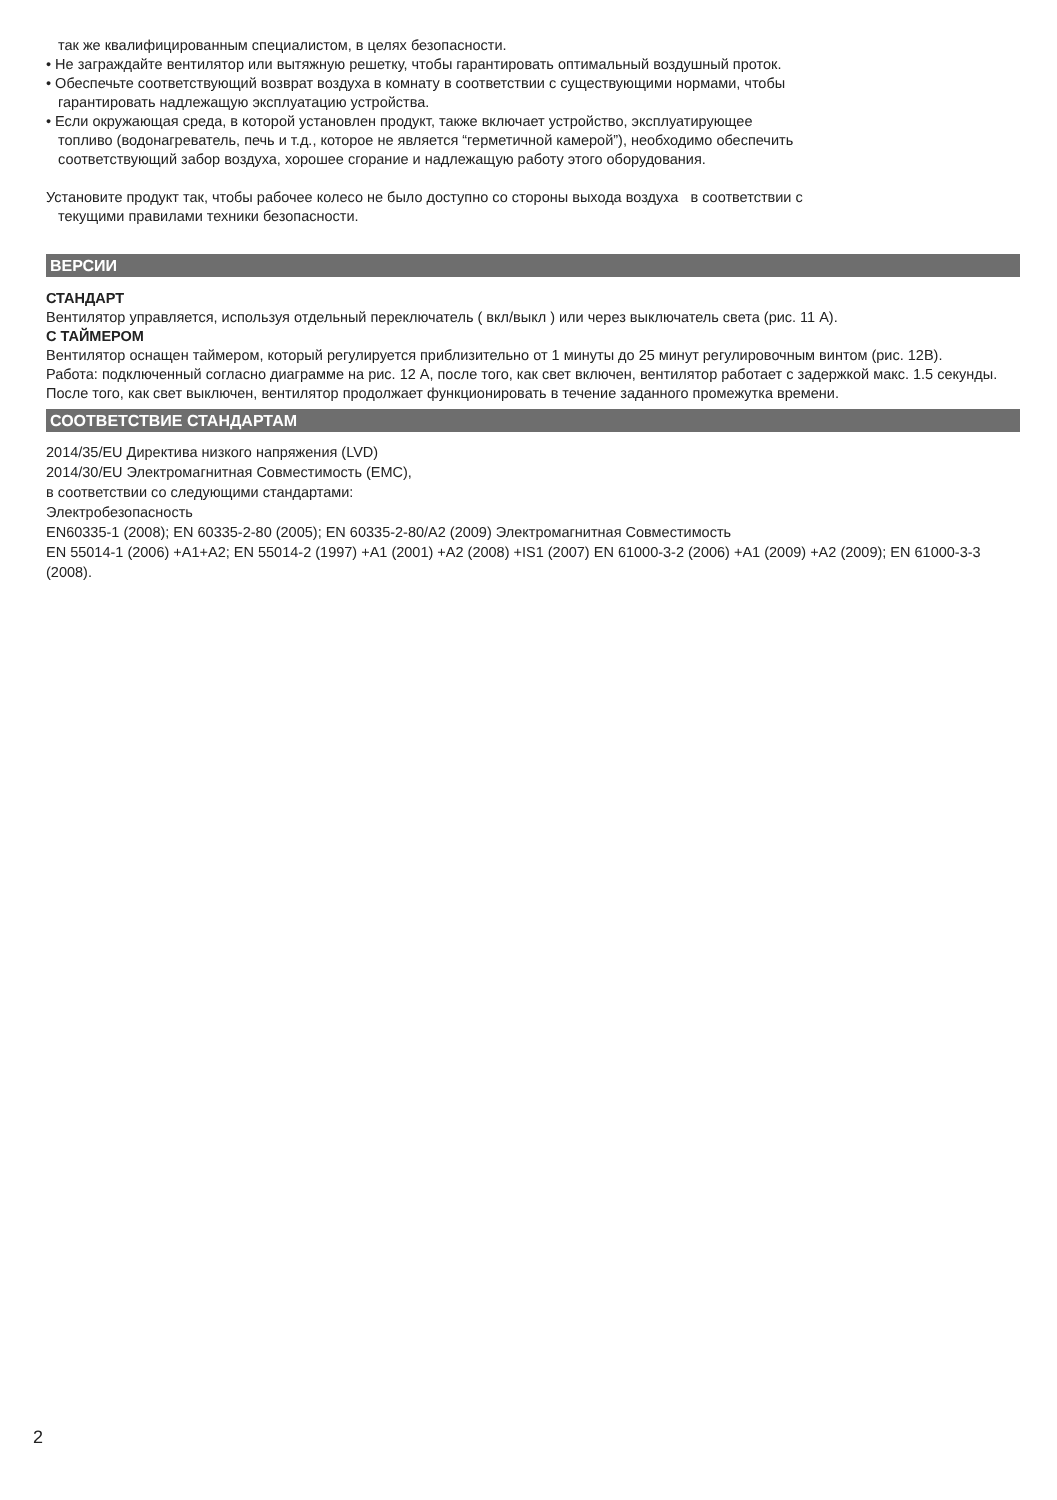так же квалифицированным специалистом, в целях безопасности.
• Не заграждайте вентилятор или вытяжную решетку, чтобы гарантировать оптимальный воздушный проток.
• Обеспечьте соответствующий возврат воздуха в комнату в соответствии с существующими нормами, чтобы
гарантировать надлежащую эксплуатацию устройства.
• Если окружающая среда, в которой установлен продукт, также включает устройство, эксплуатирующее
топливо (водонагреватель, печь и т.д., которое не является “герметичной камерой”), необходимо обеспечить
соответствующий забор воздуха, хорошее сгорание и надлежащую работу этого оборудования.
Установите продукт так, чтобы рабочее колесо не было доступно со стороны выхода воздуха в соответствии с
текущими правилами техники безопасности.
ВЕРСИИ
СТАНДАРТ
Вентилятор управляется, используя отдельный переключатель ( вкл/выкл ) или через выключатель света (рис. 11 А).
С ТАЙМЕРОМ
Вентилятор оснащен таймером, который регулируется приблизительно от 1 минуты до 25 минут регулировочным винтом (рис. 12B).
Работа: подключенный согласно диаграмме на рис. 12 A, после того, как свет включен, вентилятор работает с задержкой макс. 1.5 секунды. После того, как свет выключен, вентилятор продолжает функционировать в течение заданного промежутка времени.
СООТВЕТСТВИЕ СТАНДАРТАМ
2014/35/EU Директива низкого напряжения (LVD)
2014/30/EU Электромагнитная Совместимость (EMC),
в соответствии со следующими стандартами:
Электробезопасность
EN60335-1 (2008); EN 60335-2-80 (2005); EN 60335-2-80/A2 (2009) Электромагнитная Совместимость
EN 55014-1 (2006) +A1+A2; EN 55014-2 (1997) +A1 (2001) +A2 (2008) +IS1 (2007) EN 61000-3-2 (2006) +A1 (2009) +A2 (2009); EN 61000-3-3 (2008).
2